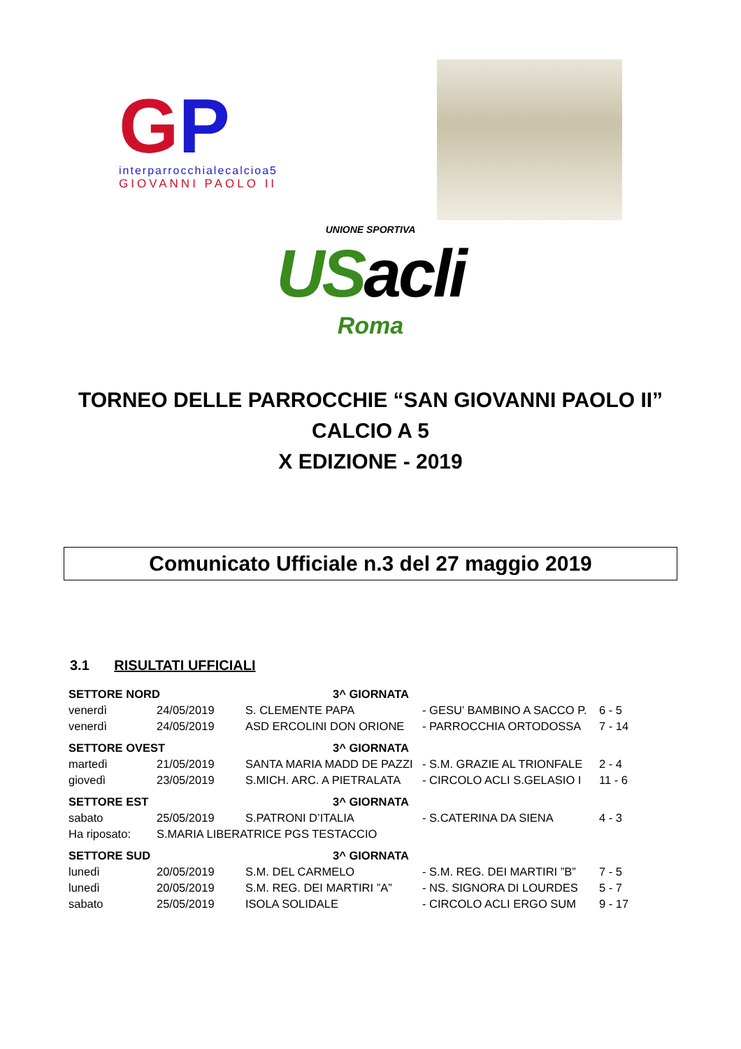GP
interparrocchialecalcioa5
GIOVANNI PAOLO II
UNIONE SPORTIVA
USacli
Roma
TORNEO DELLE PARROCCHIE “SAN GIOVANNI PAOLO II”
CALCIO A 5
X EDIZIONE - 2019
Comunicato Ufficiale n.3 del 27 maggio 2019
3.1 RISULTATI UFFICIALI
| SETTORE NORD | | 3^ GIORNATA | | |
| --- | --- | --- | --- | --- |
| venerdì | 24/05/2019 | S. CLEMENTE PAPA | - GESU’ BAMBINO A SACCO P. | 6 - 5 |
| venerdì | 24/05/2019 | ASD ERCOLINI DON ORIONE | - PARROCCHIA ORTODOSSA | 7 - 14 |
| SETTORE OVEST | | 3^ GIORNATA | | |
| martedì | 21/05/2019 | SANTA MARIA MADD DE PAZZI | - S.M. GRAZIE AL TRIONFALE | 2 - 4 |
| giovedì | 23/05/2019 | S.MICH. ARC. A PIETRALATA | - CIRCOLO ACLI S.GELASIO I | 11 - 6 |
| SETTORE EST | | 3^ GIORNATA | | |
| sabato | 25/05/2019 | S.PATRONI D’ITALIA | - S.CATERINA DA SIENA | 4 - 3 |
| Ha riposato: | S.MARIA LIBERATRICE PGS TESTACCIO | | | |
| SETTORE SUD | | 3^ GIORNATA | | |
| lunedì | 20/05/2019 | S.M. DEL CARMELO | - S.M. REG. DEI MARTIRI ”B” | 7 - 5 |
| lunedì | 20/05/2019 | S.M. REG. DEI MARTIRI ”A” | - NS. SIGNORA DI LOURDES | 5 - 7 |
| sabato | 25/05/2019 | ISOLA SOLIDALE | - CIRCOLO ACLI ERGO SUM | 9 - 17 |